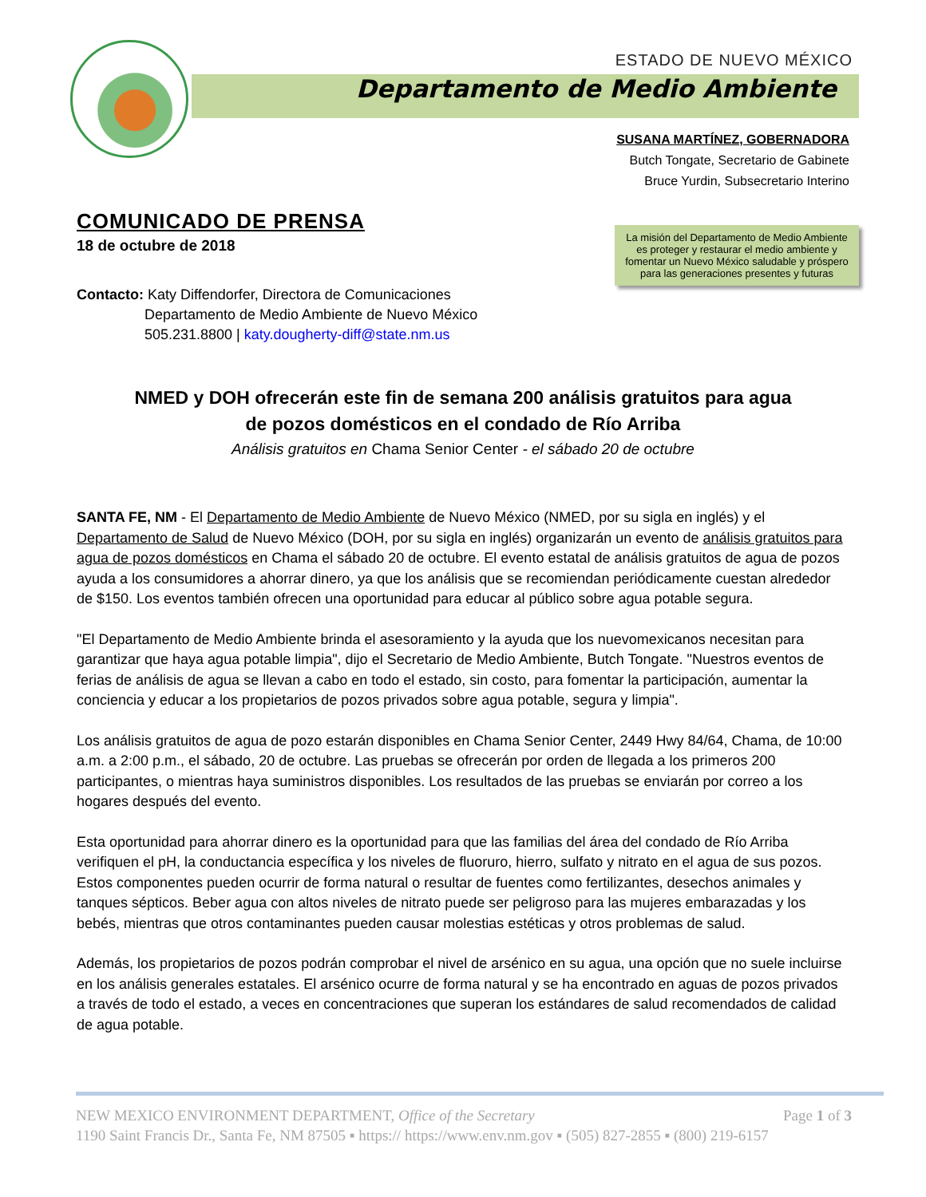ESTADO DE NUEVO MÉXICO
Departamento de Medio Ambiente
SUSANA MARTÍNEZ, GOBERNADORA
Butch Tongate, Secretario de Gabinete
Bruce Yurdin, Subsecretario Interino
La misión del Departamento de Medio Ambiente es proteger y restaurar el medio ambiente y fomentar un Nuevo México saludable y próspero para las generaciones presentes y futuras
COMUNICADO DE PRENSA
18 de octubre de 2018
Contacto: Katy Diffendorfer, Directora de Comunicaciones
Departamento de Medio Ambiente de Nuevo México
505.231.8800 | katy.dougherty-diff@state.nm.us
NMED y DOH ofrecerán este fin de semana 200 análisis gratuitos para agua
de pozos domésticos en el condado de Río Arriba
Análisis gratuitos en Chama Senior Center - el sábado 20 de octubre
SANTA FE, NM - El Departamento de Medio Ambiente de Nuevo México (NMED, por su sigla en inglés) y el Departamento de Salud de Nuevo México (DOH, por su sigla en inglés) organizarán un evento de análisis gratuitos para agua de pozos domésticos en Chama el sábado 20 de octubre. El evento estatal de análisis gratuitos de agua de pozos ayuda a los consumidores a ahorrar dinero, ya que los análisis que se recomiendan periódicamente cuestan alrededor de $150. Los eventos también ofrecen una oportunidad para educar al público sobre agua potable segura.
"El Departamento de Medio Ambiente brinda el asesoramiento y la ayuda que los nuevomexicanos necesitan para garantizar que haya agua potable limpia", dijo el Secretario de Medio Ambiente, Butch Tongate. "Nuestros eventos de ferias de análisis de agua se llevan a cabo en todo el estado, sin costo, para fomentar la participación, aumentar la conciencia y educar a los propietarios de pozos privados sobre agua potable, segura y limpia".
Los análisis gratuitos de agua de pozo estarán disponibles en Chama Senior Center, 2449 Hwy 84/64, Chama, de 10:00 a.m. a 2:00 p.m., el sábado, 20 de octubre. Las pruebas se ofrecerán por orden de llegada a los primeros 200 participantes, o mientras haya suministros disponibles. Los resultados de las pruebas se enviarán por correo a los hogares después del evento.
Esta oportunidad para ahorrar dinero es la oportunidad para que las familias del área del condado de Río Arriba verifiquen el pH, la conductancia específica y los niveles de fluoruro, hierro, sulfato y nitrato en el agua de sus pozos. Estos componentes pueden ocurrir de forma natural o resultar de fuentes como fertilizantes, desechos animales y tanques sépticos. Beber agua con altos niveles de nitrato puede ser peligroso para las mujeres embarazadas y los bebés, mientras que otros contaminantes pueden causar molestias estéticas y otros problemas de salud.
Además, los propietarios de pozos podrán comprobar el nivel de arsénico en su agua, una opción que no suele incluirse en los análisis generales estatales. El arsénico ocurre de forma natural y se ha encontrado en aguas de pozos privados a través de todo el estado, a veces en concentraciones que superan los estándares de salud recomendados de calidad de agua potable.
NEW MEXICO ENVIRONMENT DEPARTMENT, Office of the Secretary Page 1 of 3
1190 Saint Francis Dr., Santa Fe, NM 87505 ▪ https:// https://www.env.nm.gov ▪ (505) 827-2855 ▪ (800) 219-6157